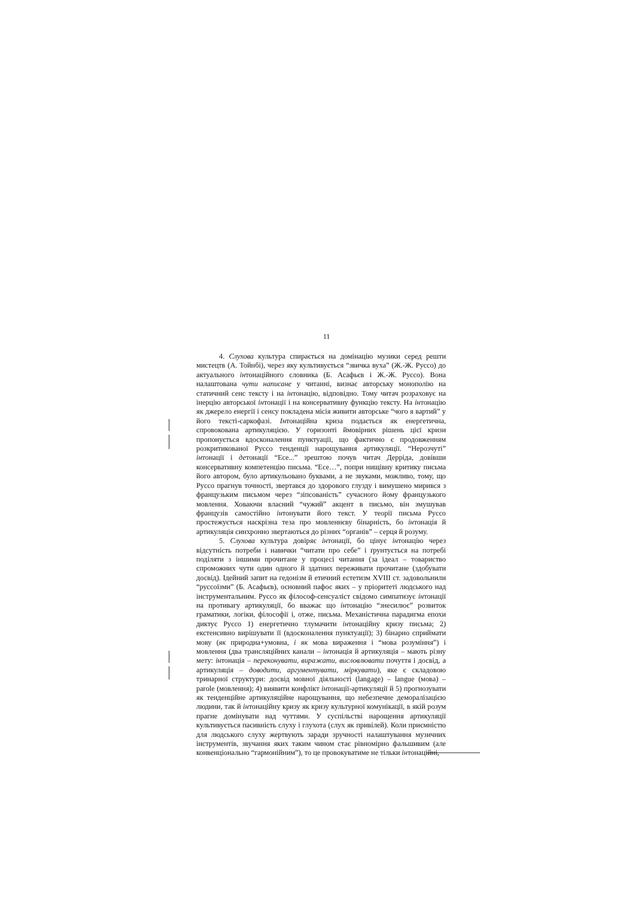11
4. Слухова культура спирається на домінацію музики серед решти мистецтв (А. Тойнбі), через яку культивується “звичка вуха” (Ж.-Ж. Руссо) до актуального інтонаційного словника (Б. Асафьєв і Ж.-Ж. Руссо). Вона налаштована чути написане у читанні, визнає авторську монополію на статичний сенс тексту і на інтонацію, відповідно. Тому читач розраховує на інерцію авторської інтонації і на консервативну функцію тексту. На інтонацію як джерело енергії і сенсу покладена місія живити авторське “чого я вартий” у його тексті-саркофазі. Інтонаційна криза подається як енергетична, спровокована артикуляцією. У горизонті ймовірних рішень цієї кризи пропонується вдосконалення пунктуації, що фактично є продовженням розкритикованої Руссо тенденції нарощування артикуляції. “Нерозчуті” інтонації і детонації “Есе...” зрештою почув читач Дерріда, довівши консервативну компетенцію письма. “Есе…”, попри нищівну критику письма його автором, було артикульовано буквами, а не звуками, можливо, тому, що Руссо прагнув точності, звертався до здорового глузду і вимушено мирився з французьким письмом через “зіпсованість” сучасного йому французького мовлення. Ховаючи власний “чужий” акцент в письмо, він змушував французів самостійно інтонувати його текст. У теорії письма Руссо простежується наскрізна теза про мовленнєву бінарність, бо інтонація й артикуляція синхронно звертаються до різних “органів” – серця й розуму.
5. Слухова культура довіряє інтонації, бо цінує інтонацію через відсутність потреби і навички “читати про себе” і ґрунтується на потребі поділяти з іншими прочитане у процесі читання (за ідеал – товариство спроможних чути один одного й здатних переживати прочитане (здобувати досвід). Ідейний запит на гедонізм й етичний естетизм XVIII ст. задовольнили “руссоїзми” (Б. Асафьєв), основний пафос яких – у пріоритеті людського над інструментальним. Руссо як філософ-сенсуаліст свідомо симпатизує інтонації на противагу артикуляції, бо вважає що інтонацію “знесилює” розвиток граматики, логіки, філософії і, отже, письма. Механістична парадигма епохи диктує Руссо 1) енергетично тлумачити інтонаційну кризу письма; 2) екстенсивно вирішувати її (вдосконалення пунктуації); 3) бінарно сприймати мову (як природна+умовна, і як мова вираження і “мова розуміння”) і мовлення (два трансляційних канали – інтонація й артикуляція – мають різну мету: інтонація – переконувати, виражати, висловлювати почуття і досвід, а артикуляція – доводити, аргументувати, міркувати), яке є складовою тринарної структури: досвід мовної діяльності (langage) – langue (мова) – parole (мовлення); 4) виявити конфлікт інтонації-артикуляції й 5) прогнозувати як тенденційне артикуляційне нарощування, що небезпечне деморалізацією людини, так й інтонаційну кризу як кризу культурної комунікації, в якій розум прагне домінувати над чуттями. У суспільстві нарощення артикуляції культивується пасивність слуху і глухота (слух як привілей). Коли приємністю для людського слуху жертвують заради зручності налаштування музичних інструментів, звучання яких таким чином стає рівномірно фальшивим (але конвенціонально “гармонійним”), то це провокуватиме не тільки інтонаційні,